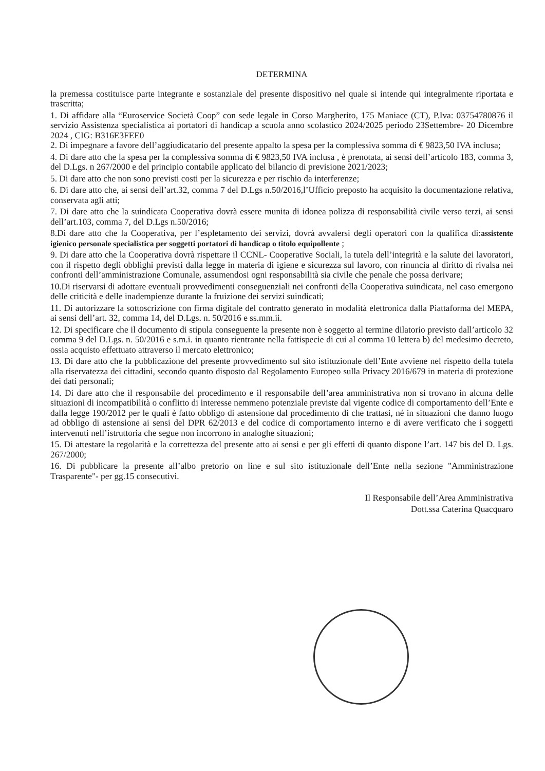DETERMINA
la premessa costituisce parte integrante e sostanziale del presente dispositivo nel quale si intende qui integralmente riportata e trascritta;
1. Di affidare alla “Euroservice Società Coop” con sede legale in Corso Margherito, 175 Maniace (CT), P.Iva: 03754780876 il servizio Assistenza specialistica ai portatori di handicap a scuola anno scolastico 2024/2025 periodo 23Settembre- 20 Dicembre 2024 , CIG: B316E3FEE0
2. Di impegnare a favore dell’aggiudicatario del presente appalto la spesa per la complessiva somma di € 9823,50 IVA inclusa;
4. Di dare atto che la spesa per la complessiva somma di € 9823,50 IVA inclusa , è prenotata, ai sensi dell’articolo 183, comma 3, del D.Lgs. n 267/2000 e del principio contabile applicato del bilancio di previsione 2021/2023;
5. Di dare atto che non sono previsti costi per la sicurezza e per rischio da interferenze;
6. Di dare atto che, ai sensi dell’art.32, comma 7 del D.Lgs n.50/2016,l’Ufficio preposto ha acquisito la documentazione relativa, conservata agli atti;
7. Di dare atto che la suindicata Cooperativa dovrà essere munita di idonea polizza di responsabilità civile verso terzi, ai sensi dell’art.103, comma 7, del D.Lgs n.50/2016;
8.Di dare atto che la Cooperativa, per l’espletamento dei servizi, dovrà avvalersi degli operatori con la qualifica di:assistente igienico personale specialistica per soggetti portatori di handicap o titolo equipollente ;
9. Di dare atto che la Cooperativa dovrà rispettare il CCNL- Cooperative Sociali, la tutela dell’integrità e la salute dei lavoratori, con il rispetto degli obblighi previsti dalla legge in materia di igiene e sicurezza sul lavoro, con rinuncia al diritto di rivalsa nei confronti dell’amministrazione Comunale, assumendosi ogni responsabilità sia civile che penale che possa derivare;
10.Di riservarsi di adottare eventuali provvedimenti conseguenziali nei confronti della Cooperativa suindicata, nel caso emergono delle criticità e delle inadempienze durante la fruizione dei servizi suindicati;
11. Di autorizzare la sottoscrizione con firma digitale del contratto generato in modalità elettronica dalla Piattaforma del MEPA, ai sensi dell’art. 32, comma 14, del D.Lgs. n. 50/2016 e ss.mm.ii.
12. Di specificare che il documento di stipula conseguente la presente non è soggetto al termine dilatorio previsto dall’articolo 32 comma 9 del D.Lgs. n. 50/2016 e s.m.i. in quanto rientrante nella fattispecie di cui al comma 10 lettera b) del medesimo decreto, ossia acquisto effettuato attraverso il mercato elettronico;
13. Di dare atto che la pubblicazione del presente provvedimento sul sito istituzionale dell’Ente avviene nel rispetto della tutela alla riservatezza dei cittadini, secondo quanto disposto dal Regolamento Europeo sulla Privacy 2016/679 in materia di protezione dei dati personali;
14. Di dare atto che il responsabile del procedimento e il responsabile dell’area amministrativa non si trovano in alcuna delle situazioni di incompatibilità o conflitto di interesse nemmeno potenziale previste dal vigente codice di comportamento dell’Ente e dalla legge 190/2012 per le quali è fatto obbligo di astensione dal procedimento di che trattasi, né in situazioni che danno luogo ad obbligo di astensione ai sensi del DPR 62/2013 e del codice di comportamento interno e di avere verificato che i soggetti intervenuti nell’istruttoria che segue non incorrono in analoghe situazioni;
15. Di attestare la regolarità e la correttezza del presente atto ai sensi e per gli effetti di quanto dispone l’art. 147 bis del D. Lgs. 267/2000;
16. Di pubblicare la presente all’albo pretorio on line e sul sito istituzionale dell’Ente nella sezione "Amministrazione Trasparente"- per gg.15 consecutivi.
Il Responsabile dell’Area Amministrativa
Dott.ssa Caterina Quacquaro